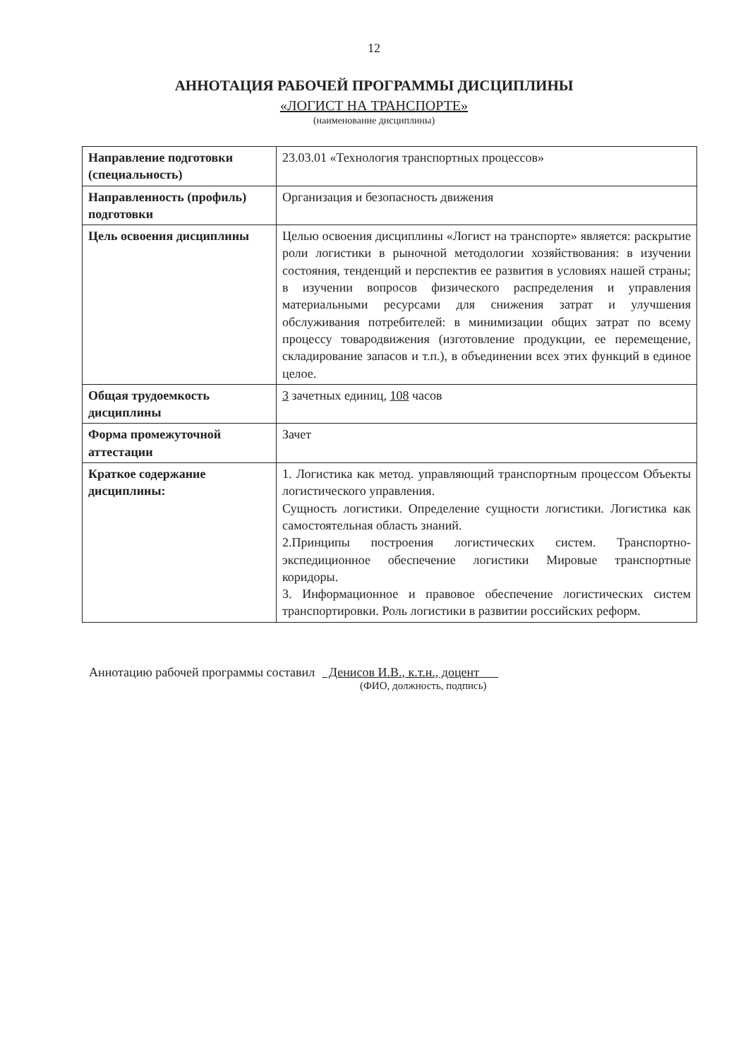12
АННОТАЦИЯ РАБОЧЕЙ ПРОГРАММЫ ДИСЦИПЛИНЫ
«ЛОГИСТ НА ТРАНСПОРТЕ»
(наименование дисциплины)
| Направление подготовки (специальность) | 23.03.01 «Технология транспортных процессов» |
| Направленность (профиль) подготовки | Организация и безопасность движения |
| Цель освоения дисциплины | Целью освоения дисциплины «Логист на транспорте» является: раскрытие роли логистики в рыночной методологии хозяйствования: в изучении состояния, тенденций и перспектив ее развития в условиях нашей страны; в изучении вопросов физического распределения и управления материальными ресурсами для снижения затрат и улучшения обслуживания потребителей: в минимизации общих затрат по всему процессу товародвижения (изготовление продукции, ее перемещение, складирование запасов и т.п.), в объединении всех этих функций в единое целое. |
| Общая трудоемкость дисциплины | 3 зачетных единиц, 108 часов |
| Форма промежуточной аттестации | Зачет |
| Краткое содержание дисциплины: | 1. Логистика как метод. управляющий транспортным процессом Объекты логистического управления. Сущность логистики. Определение сущности логистики. Логистика как самостоятельная область знаний. 2.Принципы построения логистических систем. Транспортно-экспедиционное обеспечение логистики Мировые транспортные коридоры. 3. Информационное и правовое обеспечение логистических систем транспортировки. Роль логистики в развитии российских реформ. |
Аннотацию рабочей программы составил Денисов И.В., к.т.н., доцент
(ФИО, должность, подпись)